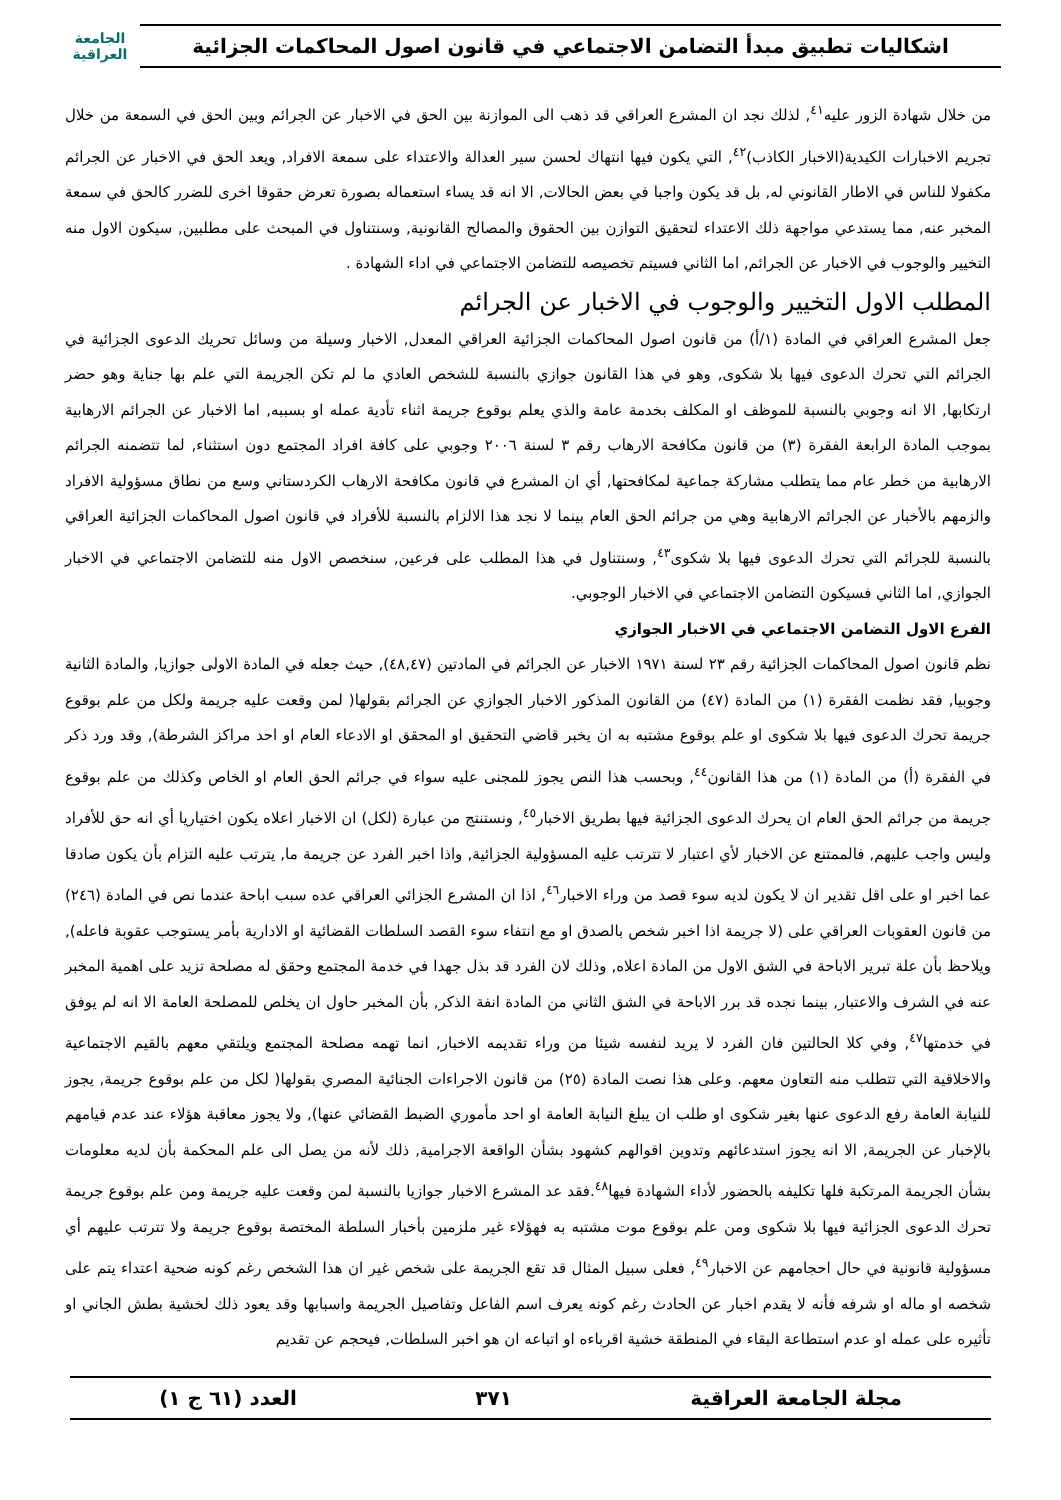اشكاليات تطبيق مبدأ التضامن الاجتماعي في قانون اصول المحاكمات الجزائية
الجامعة
العراقية
من خلال شهادة الزور عليه<sup>٤١</sup>, لذلك نجد ان المشرع العراقي قد ذهب الى الموازنة بين الحق في الاخبار عن الجرائم وبين الحق في السمعة من خلال تجريم الاخبارات الكيدية(الاخبار الكاذب)<sup>٤٢</sup>, التي يكون فيها انتهاك لحسن سير العدالة والاعتداء على سمعة الافراد, ويعد الحق في الاخبار عن الجرائم مكفولا للناس في الاطار القانوني له, بل قد يكون واجبا في بعض الحالات, الا انه قد يساء استعماله بصورة تعرض حقوقا اخرى للضرر كالحق في سمعة المخبر عنه, مما يستدعي مواجهة ذلك الاعتداء لتحقيق التوازن بين الحقوق والمصالح القانونية, وسنتناول في المبحث على مطلبين, سيكون الاول منه التخيير والوجوب في الاخبار عن الجرائم, اما الثاني فسيتم تخصيصه للتضامن الاجتماعي في اداء الشهادة .
المطلب الاول التخيير والوجوب في الاخبار عن الجرائم
جعل المشرع العراقي في المادة (١/أ) من قانون اصول المحاكمات الجزائية العراقي المعدل, الاخبار وسيلة من وسائل تحريك الدعوى الجزائية في الجرائم التي تحرك الدعوى فيها بلا شكوى, وهو في هذا القانون جوازي بالنسبة للشخص العادي ما لم تكن الجريمة التي علم بها جناية وهو حضر ارتكابها, الا انه وجوبي بالنسبة للموظف او المكلف بخدمة عامة والذي يعلم بوقوع جريمة اثناء تأدية عمله او بسببه, اما الاخبار عن الجرائم الارهابية بموجب المادة الرابعة الفقرة (٣) من قانون مكافحة الارهاب رقم ٣ لسنة ٢٠٠٦ وجوبي على كافة افراد المجتمع دون استثناء, لما تتضمنه الجرائم الارهابية من خطر عام مما يتطلب مشاركة جماعية لمكافحتها, أي ان المشرع في قانون مكافحة الارهاب الكردستاني وسع من نطاق مسؤولية الافراد والزمهم بالأخبار عن الجرائم الارهابية وهي من جرائم الحق العام بينما لا نجد هذا الالزام بالنسبة للأفراد في قانون اصول المحاكمات الجزائية العراقي بالنسبة للجرائم التي تحرك الدعوى فيها بلا شكوى<sup>٤٣</sup>, وسنتناول في هذا المطلب على فرعين, سنخصص الاول منه للتضامن الاجتماعي في الاخبار الجوازي, اما الثاني فسيكون التضامن الاجتماعي في الاخبار الوجوبي.
الفرع الاول التضامن الاجتماعي في الاخبار الجوازي
نظم قانون اصول المحاكمات الجزائية رقم ٢٣ لسنة ١٩٧١ الاخبار عن الجرائم في المادتين (٤٨,٤٧), حيث جعله في المادة الاولى جوازيا, والمادة الثانية وجوبيا, فقد نظمت الفقرة (١) من المادة (٤٧) من القانون المذكور الاخبار الجوازي عن الجرائم بقولها( لمن وقعت عليه جريمة ولكل من علم بوقوع جريمة تحرك الدعوى فيها بلا شكوى او علم بوقوع مشتبه به ان يخبر قاضي التحقيق او المحقق او الادعاء العام او احد مراكز الشرطة), وقد ورد ذكر في الفقرة (أ) من المادة (١) من هذا القانون<sup>٤٤</sup>, وبحسب هذا النص يجوز للمجنى عليه سواء في جرائم الحق العام او الخاص وكذلك من علم بوقوع جريمة من جرائم الحق العام ان يحرك الدعوى الجزائية فيها بطريق الاخبار<sup>٤٥</sup>, ونستنتج من عبارة (لكل) ان الاخبار اعلاه يكون اختياريا أي انه حق للأفراد وليس واجب عليهم, فالممتنع عن الاخبار لأي اعتبار لا تترتب عليه المسؤولية الجزائية, واذا اخبر الفرد عن جريمة ما, يترتب عليه التزام بأن يكون صادقا عما اخبر او على اقل تقدير ان لا يكون لديه سوء قصد من وراء الاخبار<sup>٤٦</sup>, اذا ان المشرع الجزائي العراقي عده سبب اباحة عندما نص في المادة (٢٤٦) من قانون العقوبات العراقي على (لا جريمة اذا اخبر شخص بالصدق او مع انتفاء سوء القصد السلطات القضائية او الادارية بأمر يستوجب عقوبة فاعله), ويلاحظ بأن علة تبرير الاباحة في الشق الاول من المادة اعلاه, وذلك لان الفرد قد بذل جهدا في خدمة المجتمع وحقق له مصلحة تزيد على اهمية المخبر عنه في الشرف والاعتبار, بينما نجده قد برر الاباحة في الشق الثاني من المادة انفة الذكر, بأن المخبر حاول ان يخلص للمصلحة العامة الا انه لم يوفق في خدمتها<sup>٤٧</sup>, وفي كلا الحالتين فان الفرد لا يريد لنفسه شيئا من وراء تقديمه الاخبار, انما تهمه مصلحة المجتمع ويلتقي معهم بالقيم الاجتماعية والاخلاقية التي تتطلب منه التعاون معهم. وعلى هذا نصت المادة (٢٥) من قانون الاجراءات الجنائية المصري بقولها( لكل من علم بوقوع جريمة, يجوز للنيابة العامة رفع الدعوى عنها بغير شكوى او طلب ان يبلغ النيابة العامة او احد مأموري الضبط القضائي عنها), ولا يجوز معاقبة هؤلاء عند عدم قيامهم بالإخبار عن الجريمة, الا انه يجوز استدعائهم وتدوين اقوالهم كشهود بشأن الواقعة الاجرامية, ذلك لأنه من يصل الى علم المحكمة بأن لديه معلومات بشأن الجريمة المرتكبة فلها تكليفه بالحضور لأداء الشهادة فيها<sup>٤٨</sup>.فقد عد المشرع الاخبار جوازيا بالنسبة لمن وقعت عليه جريمة ومن علم بوقوع جريمة تحرك الدعوى الجزائية فيها بلا شكوى ومن علم بوقوع موت مشتبه به فهؤلاء غير ملزمين بأخبار السلطة المختصة بوقوع جريمة ولا تترتب عليهم أي مسؤولية قانونية في حال احجامهم عن الاخبار<sup>٤٩</sup>, فعلى سبيل المثال قد تقع الجريمة على شخص غير ان هذا الشخص رغم كونه ضحية اعتداء يتم على شخصه او ماله او شرفه فأنه لا يقدم اخبار عن الحادث رغم كونه يعرف اسم الفاعل وتفاصيل الجريمة واسبابها وقد يعود ذلك لخشية بطش الجاني او تأثيره على عمله او عدم استطاعة البقاء في المنطقة خشية اقرباءه او اتباعه ان هو اخبر السلطات, فيحجم عن تقديم
مجلة الجامعة العراقية ٣٧١ العدد (٦١ ج ١)